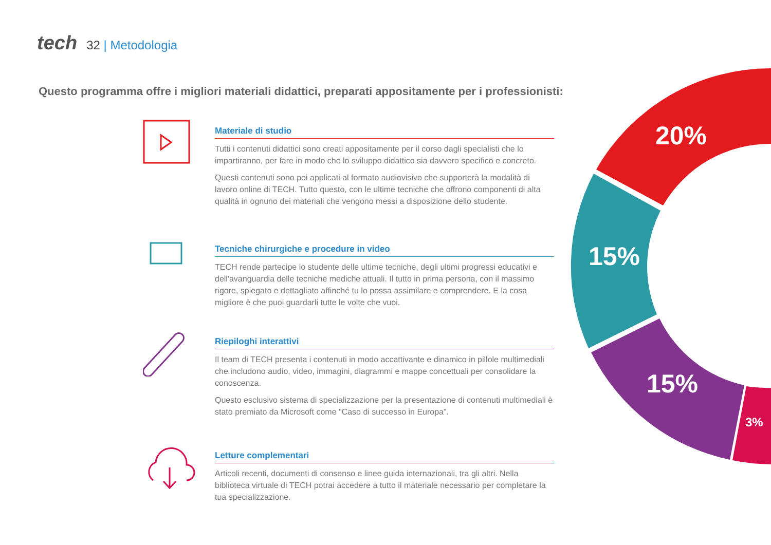tech 32 | Metodologia
Questo programma offre i migliori materiali didattici, preparati appositamente per i professionisti:
20%
15%
15%
3%
Materiale di studio
Tutti i contenuti didattici sono creati appositamente per il corso dagli specialisti che lo impartiranno, per fare in modo che lo sviluppo didattico sia davvero specifico e concreto.
Questi contenuti sono poi applicati al formato audiovisivo che supporterà la modalità di lavoro online di TECH. Tutto questo, con le ultime tecniche che offrono componenti di alta qualità in ognuno dei materiali che vengono messi a disposizione dello studente.
Tecniche chirurgiche e procedure in video
TECH rende partecipe lo studente delle ultime tecniche, degli ultimi progressi educativi e dell'avanguardia delle tecniche mediche attuali. Il tutto in prima persona, con il massimo rigore, spiegato e dettagliato affinché tu lo possa assimilare e comprendere. E la cosa migliore è che puoi guardarli tutte le volte che vuoi.
Riepiloghi interattivi
Il team di TECH presenta i contenuti in modo accattivante e dinamico in pillole multimediali che includono audio, video, immagini, diagrammi e mappe concettuali per consolidare la conoscenza.
Questo esclusivo sistema di specializzazione per la presentazione di contenuti multimediali è stato premiato da Microsoft come "Caso di successo in Europa”.
Letture complementari
Articoli recenti, documenti di consenso e linee guida internazionali, tra gli altri. Nella biblioteca virtuale di TECH potrai accedere a tutto il materiale necessario per completare la tua specializzazione.